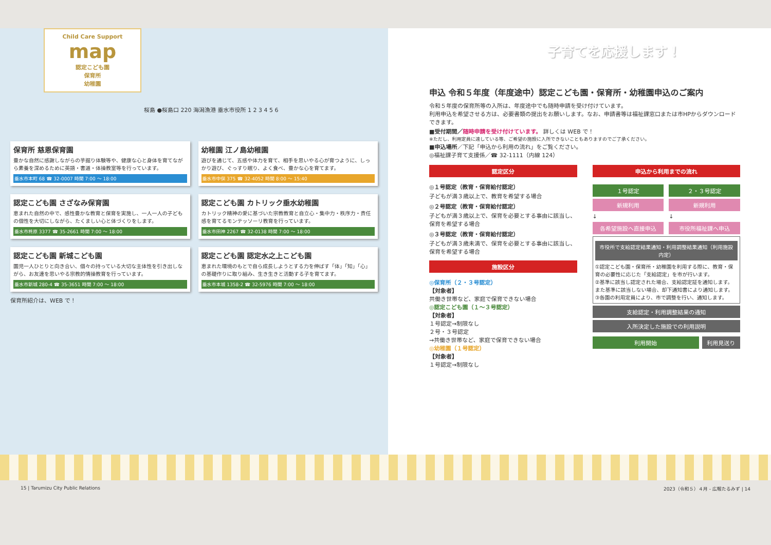Child Care Support
map
認定こども園
保育所
幼稚園
桜島 ●桜島口 220 海潟漁港 垂水市役所 1 2 3 4 5 6
保育所 慈恩保育園
豊かな自然に感謝しながらの芋掘り体験等や、健康な心と身体を育てながら素養を深めるために英語・書道・体操教室等を行っています。
垂水市本町 68 ☎ 32-0007 時間 7:00 ～ 18:00
幼稚園 江ノ島幼稚園
遊びを通じて、五感や体力を育て、相手を思いやる心が育つように、しっかり遊び、ぐっすり眠り、よく食べ、豊かな心を育てます。
垂水市中俣 375 ☎ 32-4052 時間 8:00 ～ 15:40
認定こども園 さざなみ保育園
恵まれた自然の中で、感性豊かな教育と保育を実施し、一人一人の子どもの個性を大切にしながら、たくましい心と体づくりをします。
垂水市柊原 3377 ☎ 35-2661 時間 7:00 ～ 18:00
認定こども園 カトリック垂水幼稚園
カトリック精神の愛に基づいた宗教教育と自立心・集中力・秩序力・責任感を育てるモンテッソーリ教育を行っています。
垂水市田神 2267 ☎ 32-0138 時間 7:00 ～ 18:00
認定こども園 新城こども園
園児一人ひとりと向き合い、個々の持っている大切な主体性を引き出しながら、お友達を思いやる宗教的情操教育を行っています。
垂水市新城 280-4 ☎ 35-3651 時間 7:00 ～ 18:00
認定こども園 認定水之上こども園
恵まれた環境のもとで自ら成長しようとする力を伸ばす「体」「知」「心」の基礎作りに取り組み、生き生きと活動する子を育てます。
垂水市本城 1358-2 ☎ 32-5976 時間 7:00 ～ 18:00
保育所紹介は、WEB で！
子育てを応援します！
申込 令和５年度（年度途中）認定こども園・保育所・幼稚園申込のご案内
令和５年度の保育所等の入所は、年度途中でも随時申請を受け付けています。
利用申込を希望させる方は、必要書類の提出をお願いします。なお、申請書等は福祉課窓口または市HPからダウンロードできます。
■受付期間／随時申請を受け付けています。 詳しくは WEB で！
※ただし、利用定員に達している等、ご希望の施設に入所できないこともありますのでご了承ください。
■申込場所／下記「申込から利用の流れ」をご覧ください。
◎福祉課子育て支援係／☎ 32-1111（内線 124）
認定区分
◎１号認定（教育・保育給付認定）
子どもが満３歳以上で、教育を希望する場合
◎２号認定（教育・保育給付認定）
子どもが満３歳以上で、保育を必要とする事由に該当し、保育を希望する場合
◎３号認定（教育・保育給付認定）
子どもが満３歳未満で、保育を必要とする事由に該当し、保育を希望する場合
施設区分
◎保育所（２・３号認定）
【対象者】
共働き世帯など、家庭で保育できない場合
◎認定こども園（１～３号認定）
【対象者】
１号認定→制限なし
２号・３号認定
→共働き世帯など、家庭で保育できない場合
◎幼稚園（１号認定）
【対象者】
１号認定→制限なし
申込から利用までの流れ
１号認定
新規利用
↓
各希望施設へ直接申込
２・３号認定
新規利用
↓
市役所福祉課へ申込
市役所で支給認定結果通知・利用調整結果通知（利用施設内定）
①認定こども園・保育所・幼稚園を利用する際に、教育・保育の必要性に応じた「支給認定」を市が行います。
②基準に該当し認定された場合、支給認定証を通知します。また基準に該当しない場合、却下通知書により通知します。
③各園の利用定員により、市で調整を行い、通知します。
支給認定・利用調整結果の通知
入所決定した施設での利用説明
利用開始 利用見送り
15 | Tarumizu City Public Relations 2023（令和５）４月 - 広報たるみず | 14